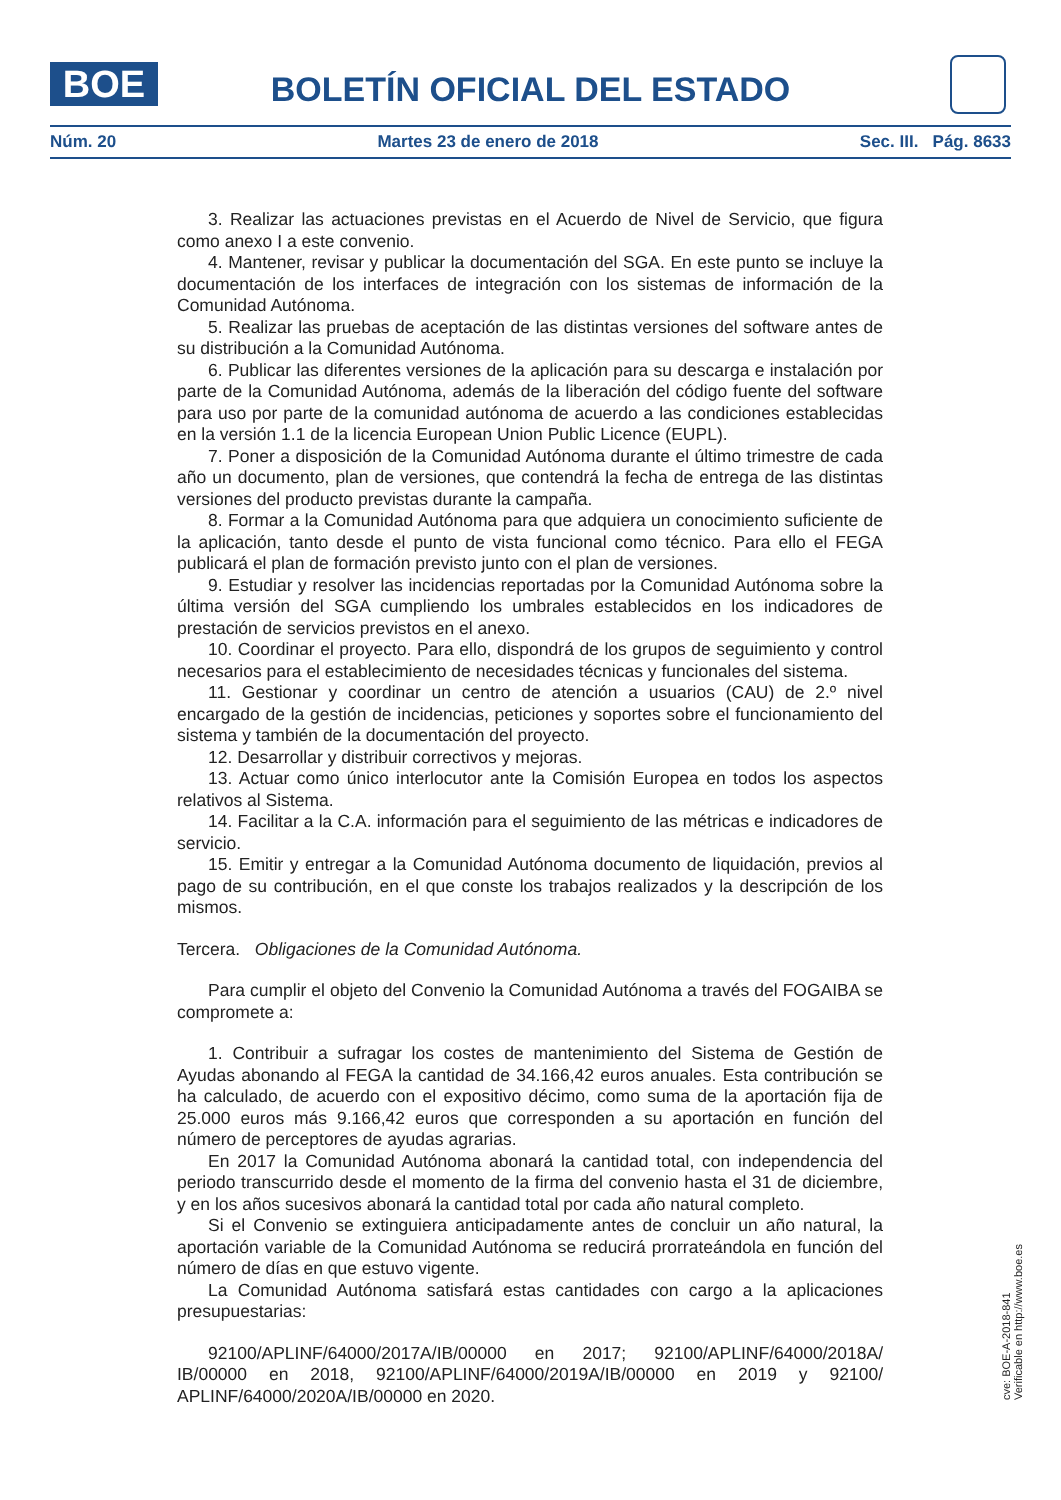BOE
BOLETÍN OFICIAL DEL ESTADO
Núm. 20 Martes 23 de enero de 2018 Sec. III. Pág. 8633
3. Realizar las actuaciones previstas en el Acuerdo de Nivel de Servicio, que figura como anexo I a este convenio.
4. Mantener, revisar y publicar la documentación del SGA. En este punto se incluye la documentación de los interfaces de integración con los sistemas de información de la Comunidad Autónoma.
5. Realizar las pruebas de aceptación de las distintas versiones del software antes de su distribución a la Comunidad Autónoma.
6. Publicar las diferentes versiones de la aplicación para su descarga e instalación por parte de la Comunidad Autónoma, además de la liberación del código fuente del software para uso por parte de la comunidad autónoma de acuerdo a las condiciones establecidas en la versión 1.1 de la licencia European Union Public Licence (EUPL).
7. Poner a disposición de la Comunidad Autónoma durante el último trimestre de cada año un documento, plan de versiones, que contendrá la fecha de entrega de las distintas versiones del producto previstas durante la campaña.
8. Formar a la Comunidad Autónoma para que adquiera un conocimiento suficiente de la aplicación, tanto desde el punto de vista funcional como técnico. Para ello el FEGA publicará el plan de formación previsto junto con el plan de versiones.
9. Estudiar y resolver las incidencias reportadas por la Comunidad Autónoma sobre la última versión del SGA cumpliendo los umbrales establecidos en los indicadores de prestación de servicios previstos en el anexo.
10. Coordinar el proyecto. Para ello, dispondrá de los grupos de seguimiento y control necesarios para el establecimiento de necesidades técnicas y funcionales del sistema.
11. Gestionar y coordinar un centro de atención a usuarios (CAU) de 2.º nivel encargado de la gestión de incidencias, peticiones y soportes sobre el funcionamiento del sistema y también de la documentación del proyecto.
12. Desarrollar y distribuir correctivos y mejoras.
13. Actuar como único interlocutor ante la Comisión Europea en todos los aspectos relativos al Sistema.
14. Facilitar a la C.A. información para el seguimiento de las métricas e indicadores de servicio.
15. Emitir y entregar a la Comunidad Autónoma documento de liquidación, previos al pago de su contribución, en el que conste los trabajos realizados y la descripción de los mismos.
Tercera. Obligaciones de la Comunidad Autónoma.
Para cumplir el objeto del Convenio la Comunidad Autónoma a través del FOGAIBA se compromete a:
1. Contribuir a sufragar los costes de mantenimiento del Sistema de Gestión de Ayudas abonando al FEGA la cantidad de 34.166,42 euros anuales. Esta contribución se ha calculado, de acuerdo con el expositivo décimo, como suma de la aportación fija de 25.000 euros más 9.166,42 euros que corresponden a su aportación en función del número de perceptores de ayudas agrarias.
En 2017 la Comunidad Autónoma abonará la cantidad total, con independencia del periodo transcurrido desde el momento de la firma del convenio hasta el 31 de diciembre, y en los años sucesivos abonará la cantidad total por cada año natural completo.
Si el Convenio se extinguiera anticipadamente antes de concluir un año natural, la aportación variable de la Comunidad Autónoma se reducirá prorrateándola en función del número de días en que estuvo vigente.
La Comunidad Autónoma satisfará estas cantidades con cargo a la aplicaciones presupuestarias:
92100/APLINF/64000/2017A/IB/00000 en 2017; 92100/APLINF/64000/2018A/ IB/00000 en 2018, 92100/APLINF/64000/2019A/IB/00000 en 2019 y 92100/ APLINF/64000/2020A/IB/00000 en 2020.
cve: BOE-A-2018-841
Verificable en http://www.boe.es